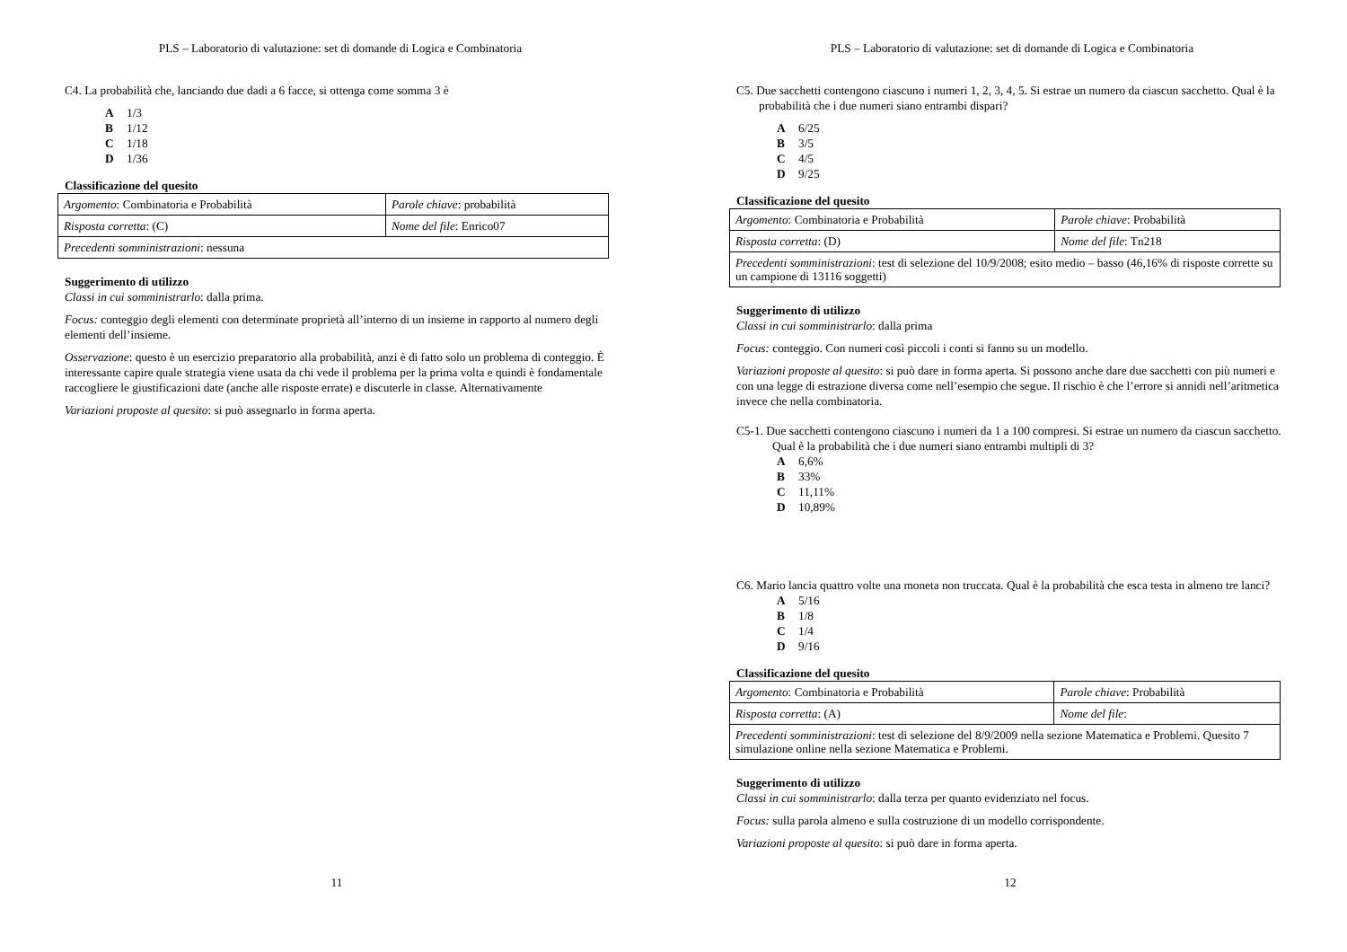PLS – Laboratorio di valutazione: set di domande di Logica e Combinatoria
C4. La probabilità che, lanciando due dadi a 6 facce, si ottenga come somma 3 è
A 1/3
B 1/12
C 1/18
D 1/36
Classificazione del quesito
| Argomento : Combinatoria e Probabilità | Parole chiave : probabilità |
| Risposta corretta : (C) | Nome del file : Enrico07 |
| Precedenti somministrazioni : nessuna | |
Suggerimento di utilizzo
Classi in cui somministrarlo: dalla prima.
Focus: conteggio degli elementi con determinate proprietà all’interno di un insieme in rapporto al numero degli elementi dell’insieme.
Osservazione: questo è un esercizio preparatorio alla probabilità, anzi è di fatto solo un problema di conteggio. È interessante capire quale strategia viene usata da chi vede il problema per la prima volta e quindi è fondamentale raccogliere le giustificazioni date (anche alle risposte errate) e discuterle in classe. Alternativamente
Variazioni proposte al quesito: si può assegnarlo in forma aperta.
11
PLS – Laboratorio di valutazione: set di domande di Logica e Combinatoria
C5. Due sacchetti contengono ciascuno i numeri 1, 2, 3, 4, 5. Si estrae un numero da ciascun sacchetto. Qual è la probabilità che i due numeri siano entrambi dispari?
A 6/25
B 3/5
C 4/5
D 9/25
Classificazione del quesito
| Argomento : Combinatoria e Probabilità | Parole chiave : Probabilità |
| Risposta corretta : (D) | Nome del file : Tn218 |
| Precedenti somministrazioni : test di selezione del 10/9/2008; esito medio – basso (46,16% di risposte corrette su un campione di 13116 soggetti) | |
Suggerimento di utilizzo
Classi in cui somministrarlo: dalla prima
Focus: conteggio. Con numeri così piccoli i conti si fanno su un modello.
Variazioni proposte al quesito: si può dare in forma aperta. Si possono anche dare due sacchetti con più numeri e con una legge di estrazione diversa come nell’esempio che segue. Il rischio è che l’errore si annidi nell’aritmetica invece che nella combinatoria.
C5-1. Due sacchetti contengono ciascuno i numeri da 1 a 100 compresi. Si estrae un numero da ciascun sacchetto. Qual è la probabilità che i due numeri siano entrambi multipli di 3?
A 6,6%
B 33%
C 11,11%
D 10,89%
C6. Mario lancia quattro volte una moneta non truccata. Qual è la probabilità che esca testa in almeno tre lanci?
A 5/16
B 1/8
C 1/4
D 9/16
Classificazione del quesito
| Argomento : Combinatoria e Probabilità | Parole chiave : Probabilità |
| Risposta corretta : (A) | Nome del file : |
| Precedenti somministrazioni : test di selezione del 8/9/2009 nella sezione Matematica e Problemi. Quesito 7 simulazione online nella sezione Matematica e Problemi. | |
Suggerimento di utilizzo
Classi in cui somministrarlo: dalla terza per quanto evidenziato nel focus.
Focus: sulla parola almeno e sulla costruzione di un modello corrispondente.
Variazioni proposte al quesito: si può dare in forma aperta.
12